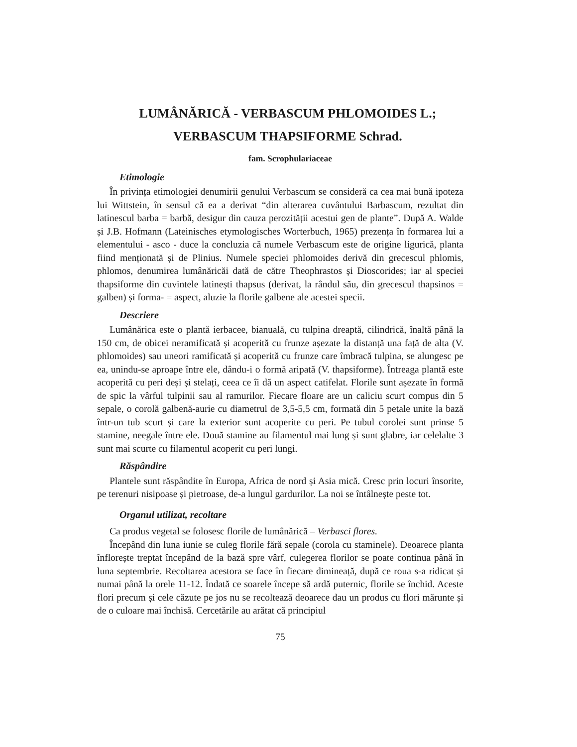LUMÂNĂRICĂ - VERBASCUM PHLOMOIDES L.;
VERBASCUM THAPSIFORME Schrad.
fam. Scrophulariaceae
Etimologie
În privința etimologiei denumirii genului Verbascum se consideră ca cea mai bună ipoteza lui Wittstein, în sensul că ea a derivat “din alterarea cuvântului Barbascum, rezultat din latinescul barba = barbă, desigur din cauza perozității acestui gen de plante”. După A. Walde și J.B. Hofmann (Lateinisches etymologisches Worterbuch, 1965) prezența în formarea lui a elementului - asco - duce la concluzia că numele Verbascum este de origine ligurică, planta fiind menționată și de Plinius. Numele speciei phlomoides derivă din grecescul phlomis, phlomos, denumirea lumânăricăi dată de către Theophrastos și Dioscorides; iar al speciei thapsiforme din cuvintele latinești thapsus (derivat, la rândul său, din grecescul thapsinos = galben) și forma- = aspect, aluzie la florile galbene ale acestei specii.
Descriere
Lumânărica este o plantă ierbacee, bianuală, cu tulpina dreaptă, cilindrică, înaltă până la 150 cm, de obicei neramificată și acoperită cu frunze așezate la distanță una față de alta (V. phlomoides) sau uneori ramificată și acoperită cu frunze care îmbracă tulpina, se alungesc pe ea, unindu-se aproape între ele, dându-i o formă aripată (V. thapsiforme). Întreaga plantă este acoperită cu peri deși și stelați, ceea ce îi dă un aspect catifelat. Florile sunt așezate în formă de spic la vârful tulpinii sau al ramurilor. Fiecare floare are un caliciu scurt compus din 5 sepale, o corolă galbenă-aurie cu diametrul de 3,5-5,5 cm, formată din 5 petale unite la bază într-un tub scurt și care la exterior sunt acoperite cu peri. Pe tubul corolei sunt prinse 5 stamine, neegale între ele. Două stamine au filamentul mai lung și sunt glabre, iar celelalte 3 sunt mai scurte cu filamentul acoperit cu peri lungi.
Răspândire
Plantele sunt răspândite în Europa, Africa de nord și Asia mică. Cresc prin locuri însorite, pe terenuri nisipoase și pietroase, de-a lungul gardurilor. La noi se întâlnește peste tot.
Organul utilizat, recoltare
Ca produs vegetal se folosesc florile de lumânărică – Verbasci flores.
Începând din luna iunie se culeg florile fără sepale (corola cu staminele). Deoarece planta înflorește treptat începând de la bază spre vârf, culegerea florilor se poate continua până în luna septembrie. Recoltarea acestora se face în fiecare dimineață, după ce roua s-a ridicat și numai până la orele 11-12. Îndată ce soarele începe să ardă puternic, florile se închid. Aceste flori precum și cele căzute pe jos nu se recoltează deoarece dau un produs cu flori mărunte și de o culoare mai închisă. Cercetările au arătat că principiul
75